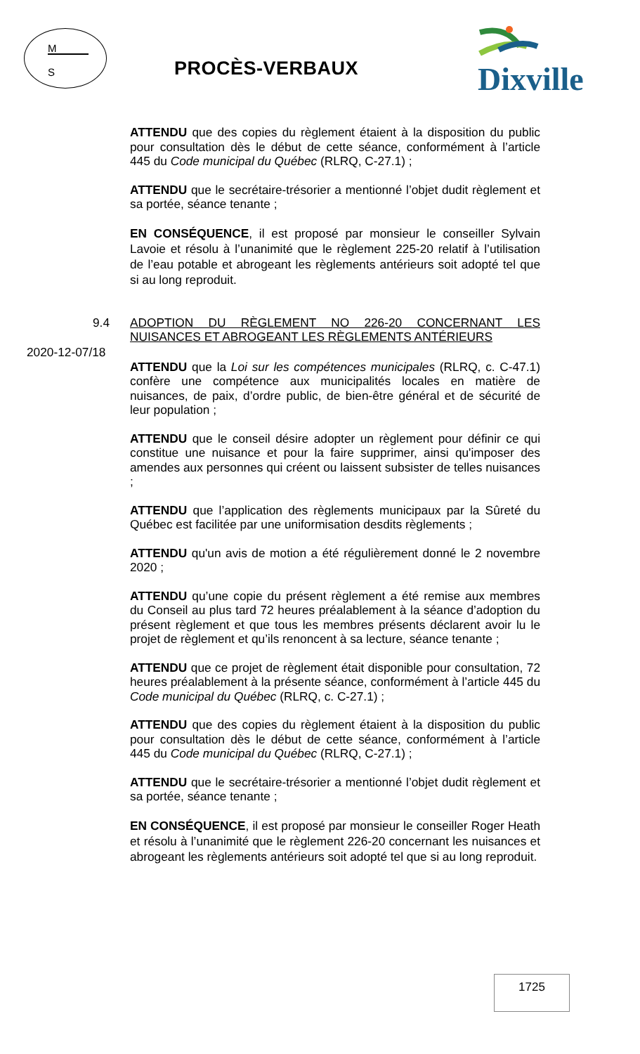M
S
PROCÈS-VERBAUX
Dixville
ATTENDU que des copies du règlement étaient à la disposition du public pour consultation dès le début de cette séance, conformément à l’article 445 du Code municipal du Québec (RLRQ, C-27.1) ;
ATTENDU que le secrétaire-trésorier a mentionné l’objet dudit règlement et sa portée, séance tenante ;
EN CONSÉQUENCE, il est proposé par monsieur le conseiller Sylvain Lavoie et résolu à l’unanimité que le règlement 225-20 relatif à l’utilisation de l’eau potable et abrogeant les règlements antérieurs soit adopté tel que si au long reproduit.
9.4 ADOPTION DU RÈGLEMENT NO 226-20 CONCERNANT LES NUISANCES ET ABROGEANT LES RÈGLEMENTS ANTÉRIEURS
2020-12-07/18
ATTENDU que la Loi sur les compétences municipales (RLRQ, c. C-47.1) confère une compétence aux municipalités locales en matière de nuisances, de paix, d’ordre public, de bien-être général et de sécurité de leur population ;
ATTENDU que le conseil désire adopter un règlement pour définir ce qui constitue une nuisance et pour la faire supprimer, ainsi qu'imposer des amendes aux personnes qui créent ou laissent subsister de telles nuisances ;
ATTENDU que l’application des règlements municipaux par la Sûreté du Québec est facilitée par une uniformisation desdits règlements ;
ATTENDU qu'un avis de motion a été régulièrement donné le 2 novembre 2020 ;
ATTENDU qu’une copie du présent règlement a été remise aux membres du Conseil au plus tard 72 heures préalablement à la séance d’adoption du présent règlement et que tous les membres présents déclarent avoir lu le projet de règlement et qu’ils renoncent à sa lecture, séance tenante ;
ATTENDU que ce projet de règlement était disponible pour consultation, 72 heures préalablement à la présente séance, conformément à l’article 445 du Code municipal du Québec (RLRQ, c. C-27.1) ;
ATTENDU que des copies du règlement étaient à la disposition du public pour consultation dès le début de cette séance, conformément à l’article 445 du Code municipal du Québec (RLRQ, C-27.1) ;
ATTENDU que le secrétaire-trésorier a mentionné l’objet dudit règlement et sa portée, séance tenante ;
EN CONSÉQUENCE, il est proposé par monsieur le conseiller Roger Heath et résolu à l’unanimité que le règlement 226-20 concernant les nuisances et abrogeant les règlements antérieurs soit adopté tel que si au long reproduit.
1725